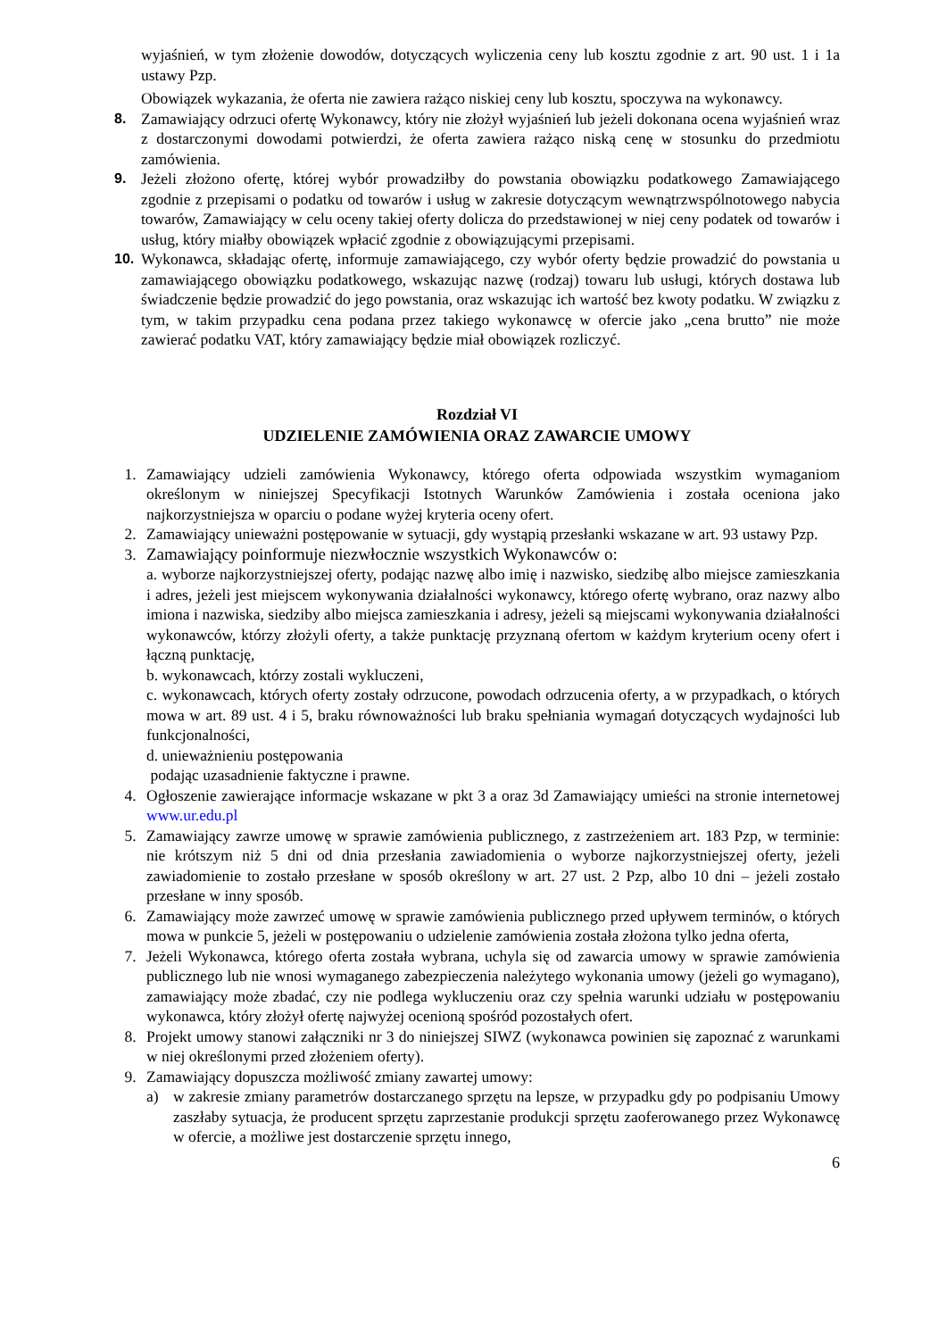wyjaśnień, w tym złożenie dowodów, dotyczących wyliczenia ceny lub kosztu zgodnie z art. 90 ust. 1 i 1a ustawy Pzp.
Obowiązek wykazania, że oferta nie zawiera rażąco niskiej ceny lub kosztu, spoczywa na wykonawcy.
8. Zamawiający odrzuci ofertę Wykonawcy, który nie złożył wyjaśnień lub jeżeli dokonana ocena wyjaśnień wraz z dostarczonymi dowodami potwierdzi, że oferta zawiera rażąco niską cenę w stosunku do przedmiotu zamówienia.
9. Jeżeli złożono ofertę, której wybór prowadziłby do powstania obowiązku podatkowego Zamawiającego zgodnie z przepisami o podatku od towarów i usług w zakresie dotyczącym wewnątrzwspólnotowego nabycia towarów, Zamawiający w celu oceny takiej oferty dolicza do przedstawionej w niej ceny podatek od towarów i usług, który miałby obowiązek wpłacić zgodnie z obowiązującymi przepisami.
10. Wykonawca, składając ofertę, informuje zamawiającego, czy wybór oferty będzie prowadzić do powstania u zamawiającego obowiązku podatkowego, wskazując nazwę (rodzaj) towaru lub usługi, których dostawa lub świadczenie będzie prowadzić do jego powstania, oraz wskazując ich wartość bez kwoty podatku. W związku z tym, w takim przypadku cena podana przez takiego wykonawcę w ofercie jako „cena brutto” nie może zawierać podatku VAT, który zamawiający będzie miał obowiązek rozliczyć.
Rozdział VI
UDZIELENIE ZAMÓWIENIA ORAZ ZAWARCIE UMOWY
1. Zamawiający udzieli zamówienia Wykonawcy, którego oferta odpowiada wszystkim wymaganiom określonym w niniejszej Specyfikacji Istotnych Warunków Zamówienia i została oceniona jako najkorzystniejsza w oparciu o podane wyżej kryteria oceny ofert.
2. Zamawiający unieważni postępowanie w sytuacji, gdy wystąpią przesłanki wskazane w art. 93 ustawy Pzp.
3. Zamawiający poinformuje niezwłocznie wszystkich Wykonawców o:
a. wyborze najkorzystniejszej oferty, podając nazwę albo imię i nazwisko, siedzibę albo miejsce zamieszkania i adres, jeżeli jest miejscem wykonywania działalności wykonawcy, którego ofertę wybrano, oraz nazwy albo imiona i nazwiska, siedziby albo miejsca zamieszkania i adresy, jeżeli są miejscami wykonywania działalności wykonawców, którzy złożyli oferty, a także punktację przyznaną ofertom w każdym kryterium oceny ofert i łączną punktację,
b. wykonawcach, którzy zostali wykluczeni,
c. wykonawcach, których oferty zostały odrzucone, powodach odrzucenia oferty, a w przypadkach, o których mowa w art. 89 ust. 4 i 5, braku równoważności lub braku spełniania wymagań dotyczących wydajności lub funkcjonalności,
d. unieważnieniu postępowania
podając uzasadnienie faktyczne i prawne.
4. Ogłoszenie zawierające informacje wskazane w pkt 3 a oraz 3d Zamawiający umieści na stronie internetowej www.ur.edu.pl
5. Zamawiający zawrze umowę w sprawie zamówienia publicznego, z zastrzeżeniem art. 183 Pzp, w terminie: nie krótszym niż 5 dni od dnia przesłania zawiadomienia o wyborze najkorzystniejszej oferty, jeżeli zawiadomienie to zostało przesłane w sposób określony w art. 27 ust. 2 Pzp, albo 10 dni – jeżeli zostało przesłane w inny sposób.
6. Zamawiający może zawrzeć umowę w sprawie zamówienia publicznego przed upływem terminów, o których mowa w punkcie 5, jeżeli w postępowaniu o udzielenie zamówienia została złożona tylko jedna oferta,
7. Jeżeli Wykonawca, którego oferta została wybrana, uchyla się od zawarcia umowy w sprawie zamówienia publicznego lub nie wnosi wymaganego zabezpieczenia należytego wykonania umowy (jeżeli go wymagano), zamawiający może zbadać, czy nie podlega wykluczeniu oraz czy spełnia warunki udziału w postępowaniu wykonawca, który złożył ofertę najwyżej ocenioną spośród pozostałych ofert.
8. Projekt umowy stanowi załączniki nr 3 do niniejszej SIWZ (wykonawca powinien się zapoznać z warunkami w niej określonymi przed złożeniem oferty).
9. Zamawiający dopuszcza możliwość zmiany zawartej umowy:
a) w zakresie zmiany parametrów dostarczanego sprzętu na lepsze, w przypadku gdy po podpisaniu Umowy zaszłaby sytuacja, że producent sprzętu zaprzestanie produkcji sprzętu zaoferowanego przez Wykonawcę w ofercie, a możliwe jest dostarczenie sprzętu innego,
6